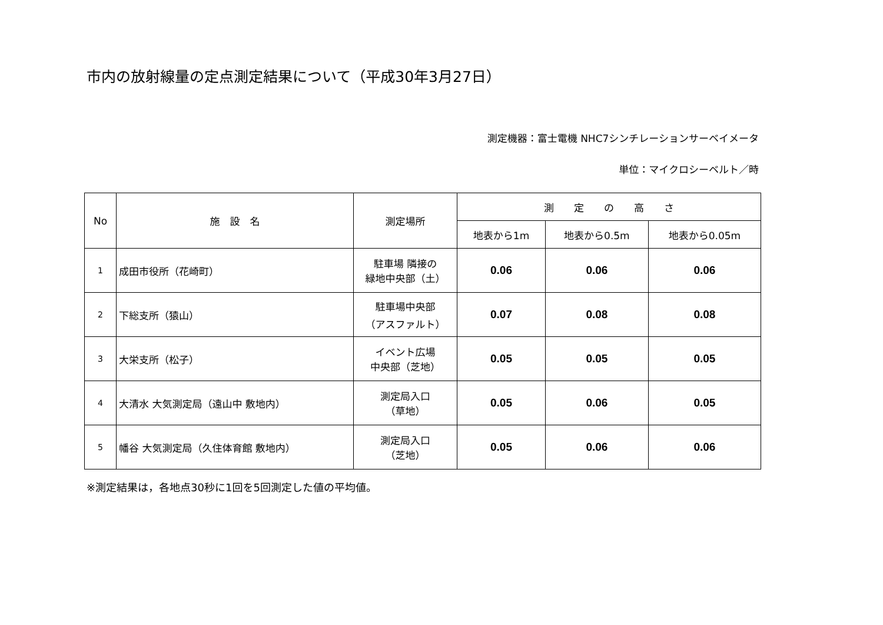市内の放射線量の定点測定結果について（平成30年3月27日）
測定機器：富士電機 NHC7シンチレーションサーベイメータ
単位：マイクロシーベルト／時
| No | 施 設 名 | 測定場所 | 測 定 の 高 さ | | |
| --- | --- | --- | --- | --- | --- |
| | | | 地表から1m | 地表から0.5m | 地表から0.05m |
| 1 | 成田市役所（花崎町） | 駐車場 隣接の 緑地中央部（土） | 0.06 | 0.06 | 0.06 |
| 2 | 下総支所（猿山） | 駐車場中央部 （アスファルト） | 0.07 | 0.08 | 0.08 |
| 3 | 大栄支所（松子） | イベント広場 中央部（芝地） | 0.05 | 0.05 | 0.05 |
| 4 | 大清水 大気測定局（遠山中 敷地内） | 測定局入口 （草地） | 0.05 | 0.06 | 0.05 |
| 5 | 幡谷 大気測定局（久住体育館 敷地内） | 測定局入口 （芝地） | 0.05 | 0.06 | 0.06 |
※測定結果は，各地点30秒に1回を5回測定した値の平均値。